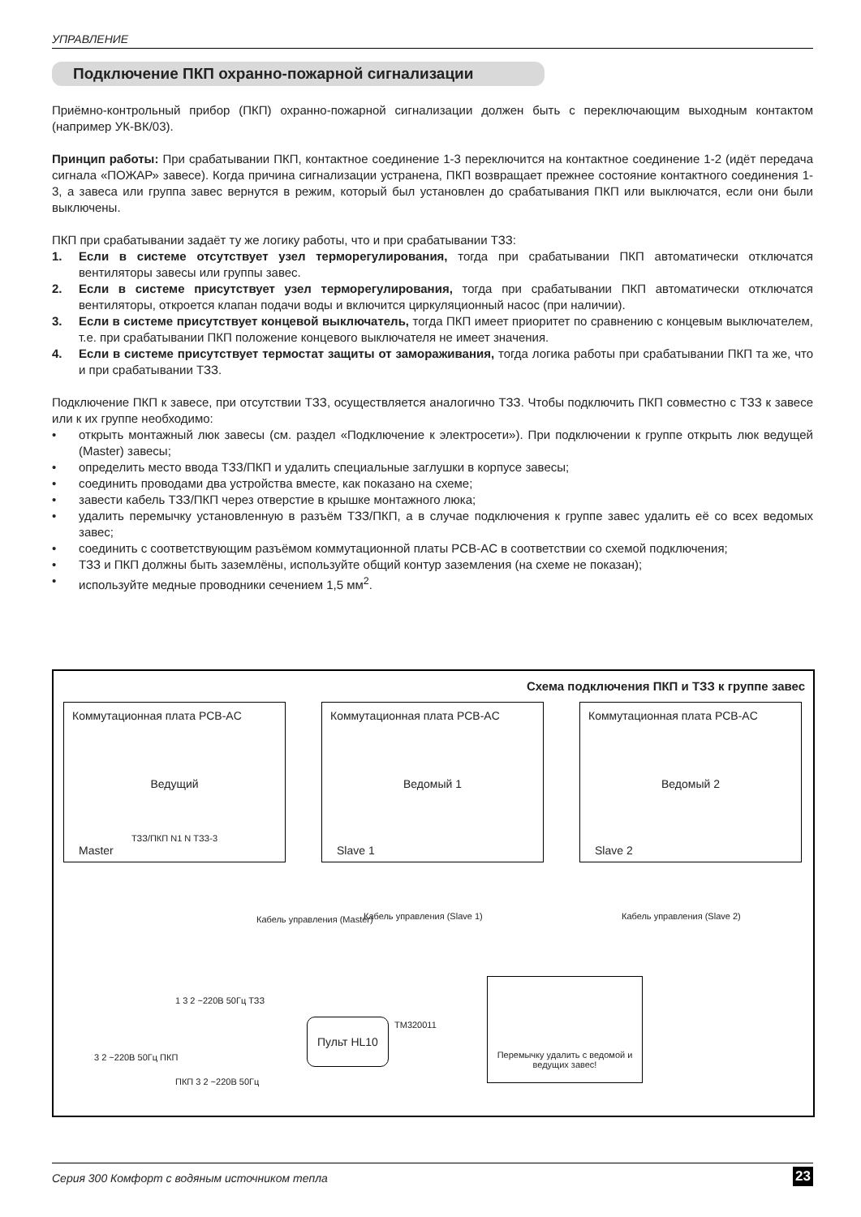УПРАВЛЕНИЕ
Подключение ПКП охранно-пожарной сигнализации
Приёмно-контрольный прибор (ПКП) охранно-пожарной сигнализации должен быть с переключающим выходным контактом (например УК-ВК/03).
Принцип работы: При срабатывании ПКП, контактное соединение 1-3 переключится на контактное соединение 1-2 (идёт передача сигнала «ПОЖАР» завесе). Когда причина сигнализации устранена, ПКП возвращает прежнее состояние контактного соединения 1-3, а завеса или группа завес вернутся в режим, который был установлен до срабатывания ПКП или выключатся, если они были выключены.
ПКП при срабатывании задаёт ту же логику работы, что и при срабатывании ТЗЗ:
1. Если в системе отсутствует узел терморегулирования, тогда при срабатывании ПКП автоматически отключатся вентиляторы завесы или группы завес.
2. Если в системе присутствует узел терморегулирования, тогда при срабатывании ПКП автоматически отключатся вентиляторы, откроется клапан подачи воды и включится циркуляционный насос (при наличии).
3. Если в системе присутствует концевой выключатель, тогда ПКП имеет приоритет по сравнению с концевым выключателем, т.е. при срабатывании ПКП положение концевого выключателя не имеет значения.
4. Если в системе присутствует термостат защиты от замораживания, тогда логика работы при срабатывании ПКП та же, что и при срабатывании ТЗЗ.
Подключение ПКП к завесе, при отсутствии ТЗЗ, осуществляется аналогично ТЗЗ. Чтобы подключить ПКП совместно с ТЗЗ к завесе или к их группе необходимо:
• открыть монтажный люк завесы (см. раздел «Подключение к электросети»). При подключении к группе открыть люк ведущей (Master) завесы;
• определить место ввода ТЗЗ/ПКП и удалить специальные заглушки в корпусе завесы;
• соединить проводами два устройства вместе, как показано на схеме;
• завести кабель ТЗЗ/ПКП через отверстие в крышке монтажного люка;
• удалить перемычку установленную в разъём ТЗЗ/ПКП, а в случае подключения к группе завес удалить её со всех ведомых завес;
• соединить с соответствующим разъёмом коммутационной платы PCB-AC в соответствии со схемой подключения;
• ТЗЗ и ПКП должны быть заземлёны, используйте общий контур заземления (на схеме не показан);
• используйте медные проводники сечением 1,5 мм<sup>2</sup>.
Схема подключения ПКП и ТЗЗ к группе завес
Коммутационная плата PCB-AC
Ведущий
Master
Коммутационная плата PCB-AC
Ведомый 1
Slave 1
Коммутационная плата PCB-AC
Ведомый 2
Slave 2
ТЗЗ/ПКП N1 N ТЗЗ-3
Кабель управления (Slave 1) Кабель управления (Slave 2)
Кабель управления (Master)
3 2 ~220В 50Гц ПКП
1 3 2 ~220В 50Гц ТЗЗ
ПКП 3 2 ~220В 50Гц
Пульт HL10 TM320011
Перемычку удалить с ведомой и ведущих завес!
Серия 300 Комфорт с водяным источником тепла 23